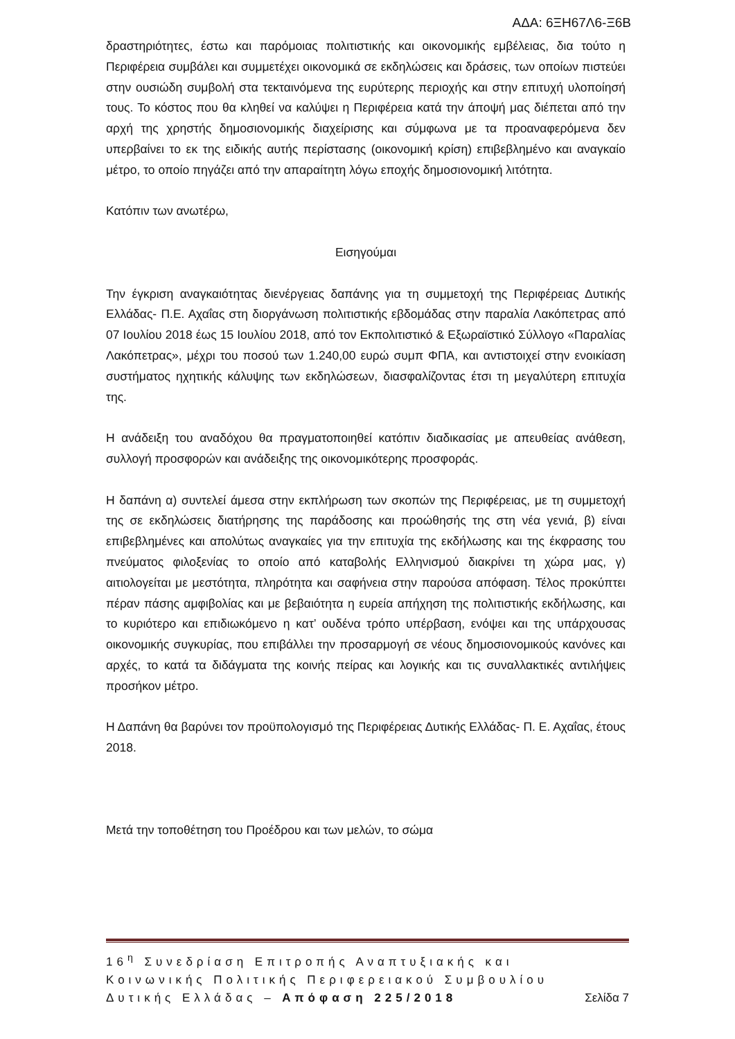ΑΔΑ: 6ΞΗ67Λ6-Ξ6Β
δραστηριότητες, έστω και παρόμοιας πολιτιστικής και οικονομικής εμβέλειας, δια τούτο η Περιφέρεια συμβάλει και συμμετέχει οικονομικά σε εκδηλώσεις και δράσεις, των οποίων πιστεύει στην ουσιώδη συμβολή στα τεκταινόμενα της ευρύτερης περιοχής και στην επιτυχή υλοποίησή τους. Το κόστος που θα κληθεί να καλύψει η Περιφέρεια κατά την άποψή μας διέπεται από την αρχή της χρηστής δημοσιονομικής διαχείρισης και σύμφωνα με τα προαναφερόμενα δεν υπερβαίνει το εκ της ειδικής αυτής περίστασης (οικονομική κρίση) επιβεβλημένο και αναγκαίο μέτρο, το οποίο πηγάζει από την απαραίτητη λόγω εποχής δημοσιονομική λιτότητα.
Κατόπιν των ανωτέρω,
Εισηγούμαι
Την έγκριση αναγκαιότητας διενέργειας δαπάνης για τη συμμετοχή της Περιφέρειας Δυτικής Ελλάδας- Π.Ε. Αχαΐας στη διοργάνωση πολιτιστικής εβδομάδας στην παραλία Λακόπετρας από 07 Ιουλίου 2018 έως 15 Ιουλίου 2018, από τον Εκπολιτιστικό & Εξωραϊστικό Σύλλογο «Παραλίας Λακόπετρας», μέχρι του ποσού των 1.240,00 ευρώ συμπ ΦΠΑ, και αντιστοιχεί στην ενοικίαση συστήματος ηχητικής κάλυψης των εκδηλώσεων, διασφαλίζοντας έτσι τη μεγαλύτερη επιτυχία της.
Η ανάδειξη του αναδόχου θα πραγματοποιηθεί κατόπιν διαδικασίας με απευθείας ανάθεση, συλλογή προσφορών και ανάδειξης της οικονομικότερης προσφοράς.
Η δαπάνη α) συντελεί άμεσα στην εκπλήρωση των σκοπών της Περιφέρειας, με τη συμμετοχή της σε εκδηλώσεις διατήρησης της παράδοσης και προώθησής της στη νέα γενιά, β) είναι επιβεβλημένες και απολύτως αναγκαίες για την επιτυχία της εκδήλωσης και της έκφρασης του πνεύματος φιλοξενίας το οποίο από καταβολής Ελληνισμού διακρίνει τη χώρα μας, γ) αιτιολογείται με μεστότητα, πληρότητα και σαφήνεια στην παρούσα απόφαση. Τέλος προκύπτει πέραν πάσης αμφιβολίας και με βεβαιότητα η ευρεία απήχηση της πολιτιστικής εκδήλωσης, και το κυριότερο και επιδιωκόμενο η κατ’ ουδένα τρόπο υπέρβαση, ενόψει και της υπάρχουσας οικονομικής συγκυρίας, που επιβάλλει την προσαρμογή σε νέους δημοσιονομικούς κανόνες και αρχές, το κατά τα διδάγματα της κοινής πείρας και λογικής και τις συναλλακτικές αντιλήψεις προσήκον μέτρο.
Η Δαπάνη θα βαρύνει τον προϋπολογισμό της Περιφέρειας Δυτικής Ελλάδας- Π. Ε. Αχαΐας, έτους 2018.
Μετά την τοποθέτηση του Προέδρου και των μελών, το σώμα
16<sup>η</sup> Συνεδρίαση Επιτροπής Αναπτυξιακής και
Κοινωνικής Πολιτικής Περιφερειακού Συμβουλίου
Δυτικής Ελλάδας – Απόφαση 225/2018 Σελίδα 7